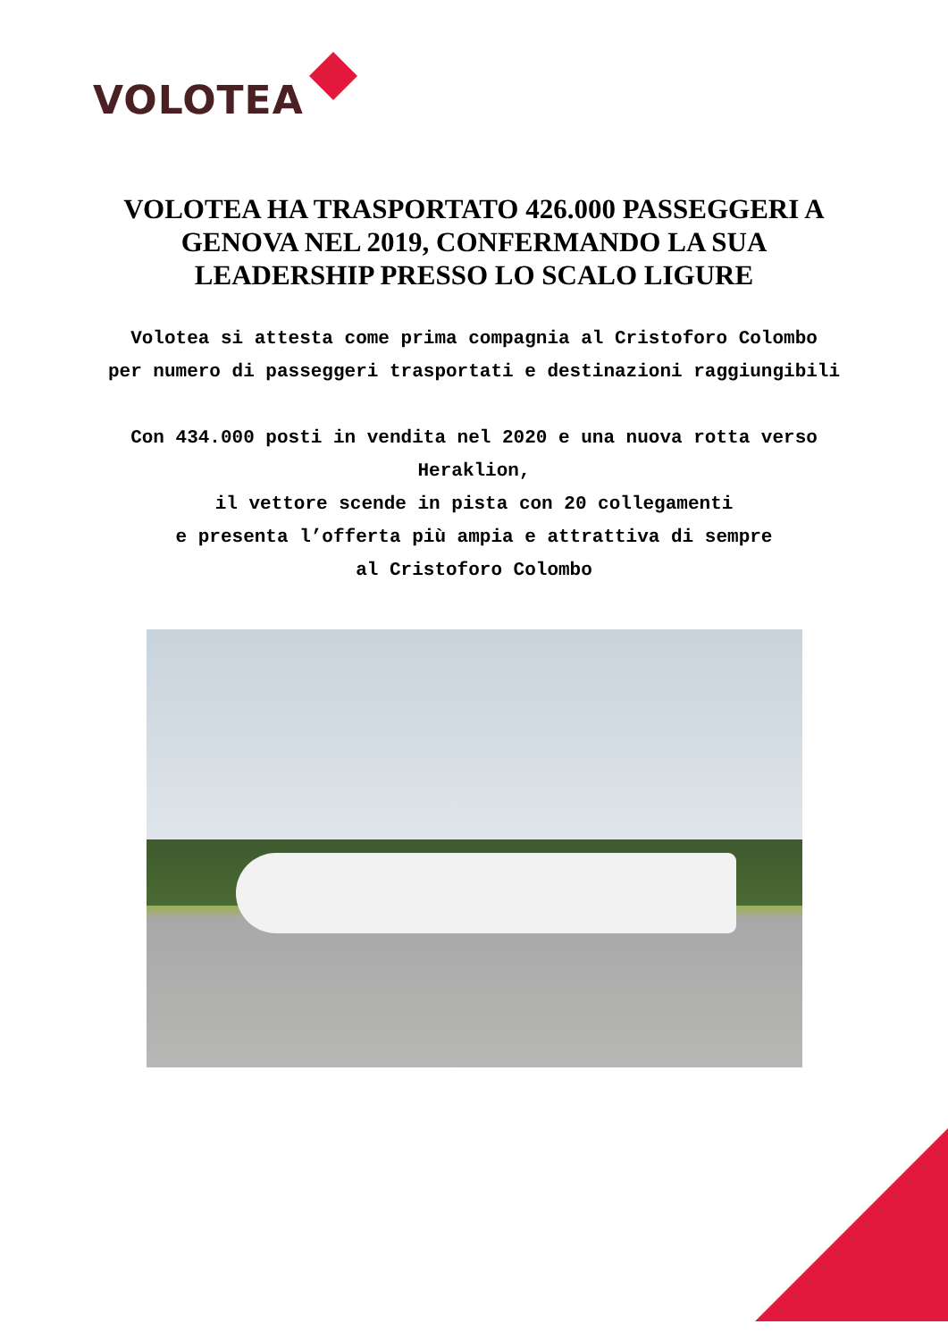VOLOTEA
VOLOTEA HA TRASPORTATO 426.000 PASSEGGERI A
GENOVA NEL 2019, CONFERMANDO LA SUA
LEADERSHIP PRESSO LO SCALO LIGURE
Volotea si attesta come prima compagnia al Cristoforo Colombo
per numero di passeggeri trasportati e destinazioni raggiungibili
Con 434.000 posti in vendita nel 2020 e una nuova rotta verso Heraklion,
il vettore scende in pista con 20 collegamenti
e presenta l’offerta più ampia e attrattiva di sempre
al Cristoforo Colombo